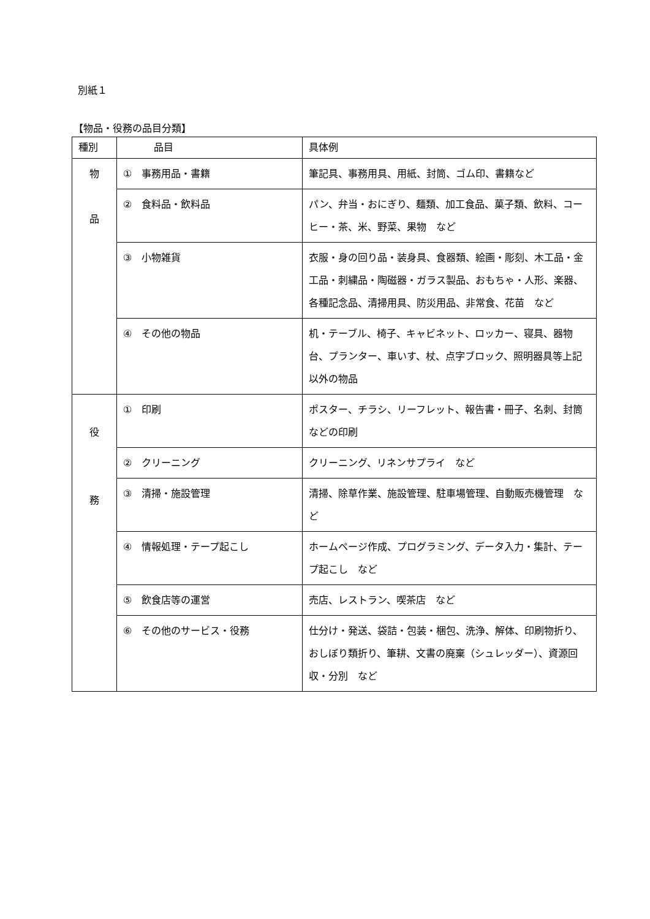別紙１
【物品・役務の品目分類】
| 種別 | 品目 | 具体例 |
| --- | --- | --- |
| 物 品 | ① 事務用品・書籍 | 筆記具、事務用具、用紙、封筒、ゴム印、書籍など |
| | ② 食料品・飲料品 | パン、弁当・おにぎり、麺類、加工食品、菓子類、飲料、コーヒー・茶、米、野菜、果物 など |
| | ③ 小物雑貨 | 衣服・身の回り品・装身具、食器類、絵画・彫刻、木工品・金工品・刺繍品・陶磁器・ガラス製品、おもちゃ・人形、楽器、各種記念品、清掃用具、防災用品、非常食、花苗 など |
| | ④ その他の物品 | 机・テーブル、椅子、キャビネット、ロッカー、寝具、器物台、プランター、車いす、杖、点字ブロック、照明器具等上記以外の物品 |
| 役 務 | ① 印刷 | ポスター、チラシ、リーフレット、報告書・冊子、名刺、封筒などの印刷 |
| | ② クリーニング | クリーニング、リネンサプライ など |
| | ③ 清掃・施設管理 | 清掃、除草作業、施設管理、駐車場管理、自動販売機管理 など |
| | ④ 情報処理・テープ起こし | ホームページ作成、プログラミング、データ入力・集計、テープ起こし など |
| | ⑤ 飲食店等の運営 | 売店、レストラン、喫茶店 など |
| | ⑥ その他のサービス・役務 | 仕分け・発送、袋詰・包装・梱包、洗浄、解体、印刷物折り、おしぼり類折り、筆耕、文書の廃棄（シュレッダー）、資源回収・分別 など |